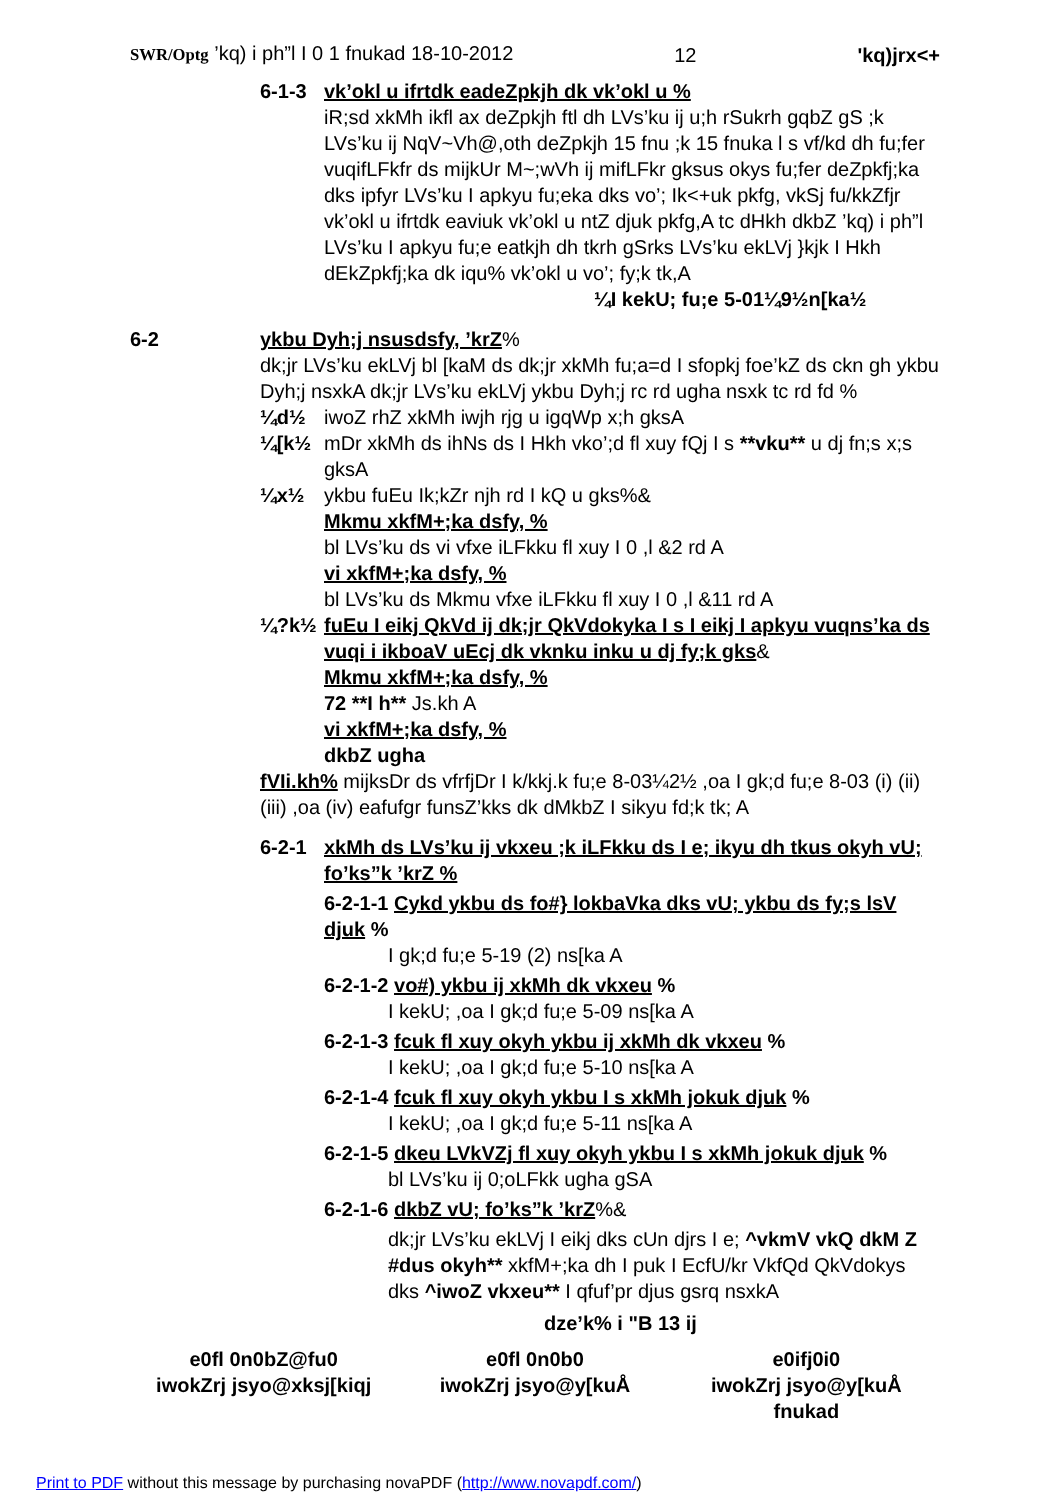SWR/Optg ’kq) i ph”l I 0 1 fnukad 18-10-2012 12 'kq)jrx<+
6-1-3 vk’okl u ifrtdk eadeZpkjh dk vk’okl u %
iR;sd xkMh ikfl ax deZpkjh ftl dh LVs’ku ij u;h rSukrh gqbZ gS ;k LVs’ku ij NqV~Vh@,oth deZpkjh 15 fnu ;k 15 fnuka l s vf/kd dh fu;fer vuqifLFkfr ds mijkUr M~;wVh ij mifLFkr gksus okys fu;fer deZpkfj;ka dks ipfyr LVs’ku I apkyu fu;eka dks vo’; Ik<+uk pkfg, vkSj fu/kkZfjr vk’okl u ifrtdk eaviuk vk’okl u ntZ djuk pkfg,A tc dHkh dkbZ ’kq) i ph”l LVs’ku I apkyu fu;e eatkjh dh tkrh gSrks LVs’ku ekLVj }kjk I Hkh dEkZpkfj;ka dk iqu% vk’okl u vo’; fy;k tk,A
¼I kekU; fu;e 5-01¼9½n[ka½
6-2 ykbu Dyh;j nsusdsfy, ’krZ%
dk;jr LVs’ku ekLVj bl [kaM ds dk;jr xkMh fu;a=d I sfopkj foe’kZ ds ckn gh ykbu Dyh;j nsxkA dk;jr LVs’ku ekLVj ykbu Dyh;j rc rd ugha nsxk tc rd fd %
¼d½ iwoZ rhZ xkMh iwjh rjg u igqWp x;h gksA
¼[k½ mDr xkMh ds ihNs ds I Hkh vko’;d fl xuy fQj I s **vku** u dj fn;s x;s gksA
¼x½ ykbu fuEu Ik;kZr njh rd I kQ u gks%&
Mkmu xkfM+;ka dsfy, %
bl LVs’ku ds vi vfxe iLFkku fl xuy I 0 ,l &2 rd A
vi xkfM+;ka dsfy, %
bl LVs’ku ds Mkmu vfxe iLFkku fl xuy I 0 ,l &11 rd A
¼?k½ fuEu I eikj QkVd ij dk;jr QkVdokyka I s I eikj I apkyu vuqns’ka ds vuqi i ikboaV uEcj dk vknku inku u dj fy;k gks&
Mkmu xkfM+;ka dsfy, %
72 **I h** Js.kh A
vi xkfM+;ka dsfy, %
dkbZ ugha
fVIi.kh% mijksDr ds vfrfjDr I k/kkj.k fu;e 8-03¼2½ ,oa I gk;d fu;e 8-03 (i) (ii) (iii) ,oa (iv) eafufgr funsZ’kks dk dMkbZ I sikyu fd;k tk; A
6-2-1 xkMh ds LVs’ku ij vkxeu ;k iLFkku ds I e; ikyu dh tkus okyh vU; fo’ks”k ’krZ %
6-2-1-1 Cykd ykbu ds fo#} lokbaVka dks vU; ykbu ds fy;s lsV djuk %
I gk;d fu;e 5-19 (2) ns[ka A
6-2-1-2 vo#) ykbu ij xkMh dk vkxeu %
I kekU; ,oa I gk;d fu;e 5-09 ns[ka A
6-2-1-3 fcuk fl xuy okyh ykbu ij xkMh dk vkxeu %
I kekU; ,oa I gk;d fu;e 5-10 ns[ka A
6-2-1-4 fcuk fl xuy okyh ykbu I s xkMh jokuk djuk %
I kekU; ,oa I gk;d fu;e 5-11 ns[ka A
6-2-1-5 dkeu LVkVZj fl xuy okyh ykbu I s xkMh jokuk djuk %
bl LVs’ku ij 0;oLFkk ugha gSA
6-2-1-6 dkbZ vU; fo’ks”k ’krZ%&
dk;jr LVs’ku ekLVj I eikj dks cUn djrs I e; ^vkmV vkQ dkM Z #dus okyh** xkfM+;ka dh I puk I EcfU/kr VkfQd QkVdokys dks ^iwoZ vkxeu** I qfuf’pr djus gsrq nsxkA
dze’k% i "B 13 ij
e0fl 0n0bZ@fu0
iwokZrj jsyo@xksj[kiqj
e0fl 0n0b0
iwokZrj jsyo@y[kuÅ
e0ifj0i0
iwokZrj jsyo@y[kuÅ
fnukad
Print to PDF without this message by purchasing novaPDF (http://www.novapdf.com/)